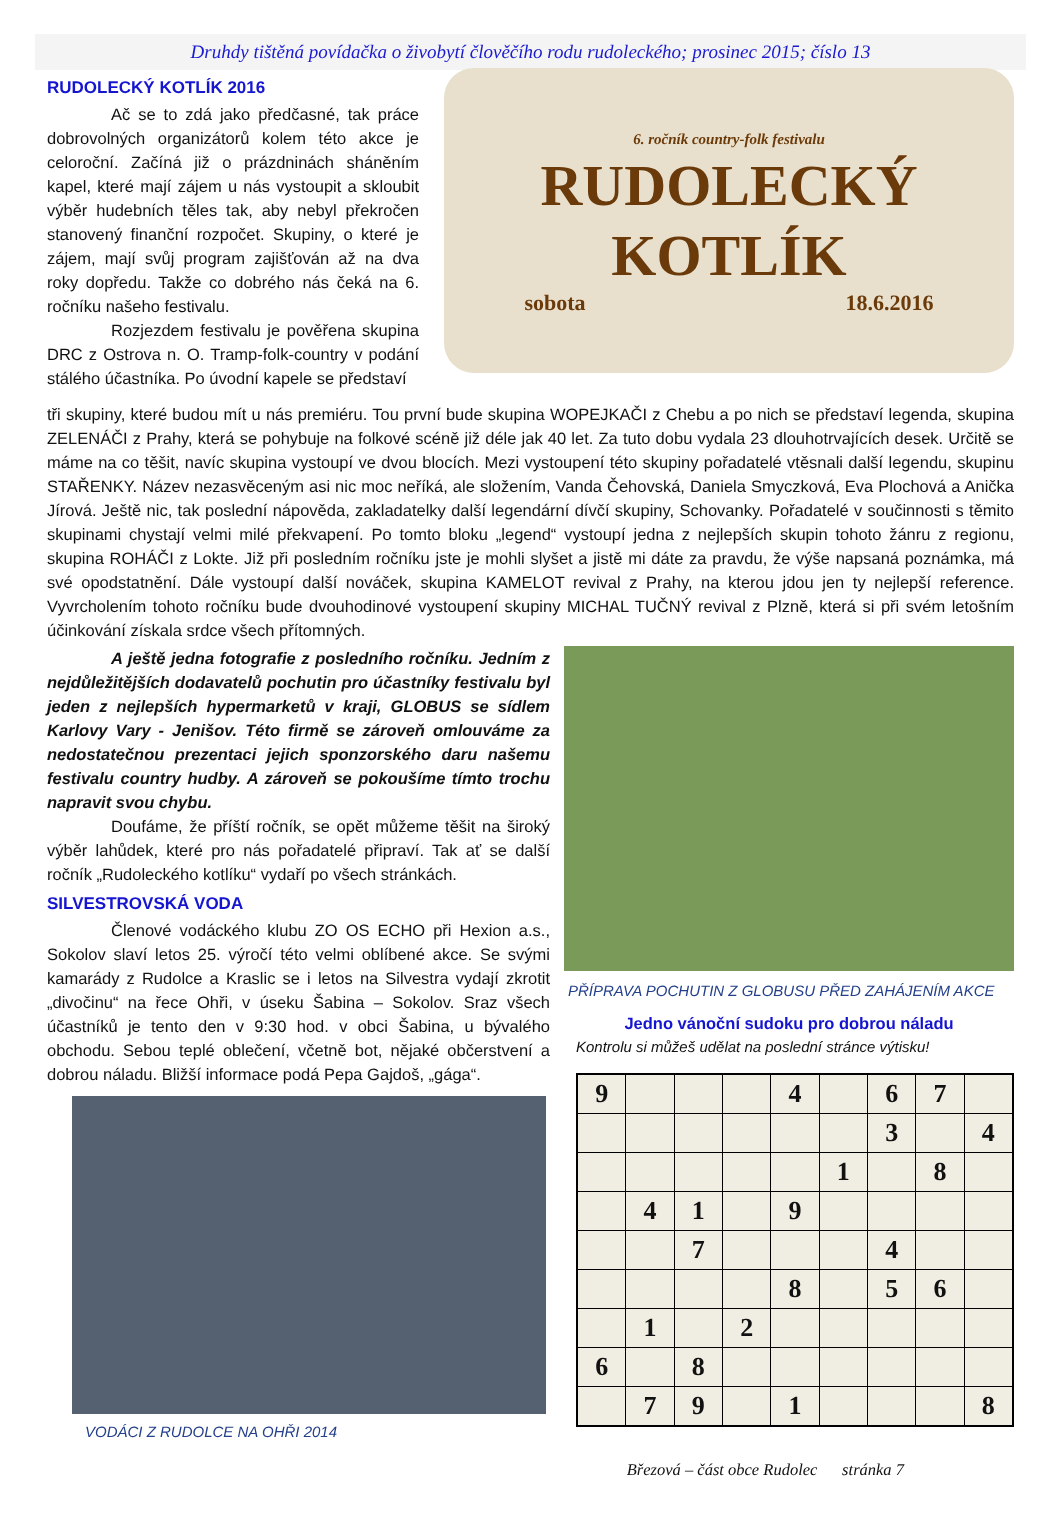Druhdy tištěná povídačka o živobytí člověčího rodu rudoleckého; prosinec 2015; číslo 13
RUDOLECKÝ KOTLÍK 2016
Ač se to zdá jako předčasné, tak práce dobrovolných organizátorů kolem této akce je celoroční. Začíná již o prázdninách sháněním kapel, které mají zájem u nás vystoupit a skloubit výběr hudebních těles tak, aby nebyl překročen stanovený finanční rozpočet. Skupiny, o které je zájem, mají svůj program zajišťován až na dva roky dopředu. Takže co dobrého nás čeká na 6. ročníku našeho festivalu.
Rozjezdem festivalu je pověřena skupina DRC z Ostrova n. O. Tramp-folk-country v podání stálého účastníka. Po úvodní kapele se představí
6. ročník country-folk festivalu
RUDOLECKÝ
KOTLÍK
sobota 18.6.2016
tři skupiny, které budou mít u nás premiéru. Tou první bude skupina WOPEJKAČI z Chebu a po nich se představí legenda, skupina ZELENÁČI z Prahy, která se pohybuje na folkové scéně již déle jak 40 let. Za tuto dobu vydala 23 dlouhotrvajících desek. Určitě se máme na co těšit, navíc skupina vystoupí ve dvou blocích. Mezi vystoupení této skupiny pořadatelé vtěsnali další legendu, skupinu STAŘENKY. Název nezasvěceným asi nic moc neříká, ale složením, Vanda Čehovská, Daniela Smyczková, Eva Plochová a Anička Jírová. Ještě nic, tak poslední nápověda, zakladatelky další legendární dívčí skupiny, Schovanky. Pořadatelé v součinnosti s těmito skupinami chystají velmi milé překvapení. Po tomto bloku „legend“ vystoupí jedna z nejlepších skupin tohoto žánru z regionu, skupina ROHÁČI z Lokte. Již při posledním ročníku jste je mohli slyšet a jistě mi dáte za pravdu, že výše napsaná poznámka, má své opodstatnění. Dále vystoupí další nováček, skupina KAMELOT revival z Prahy, na kterou jdou jen ty nejlepší reference. Vyvrcholením tohoto ročníku bude dvouhodinové vystoupení skupiny MICHAL TUČNÝ revival z Plzně, která si při svém letošním účinkování získala srdce všech přítomných.
A ještě jedna fotografie z posledního ročníku. Jedním z nejdůležitějších dodavatelů pochutin pro účastníky festivalu byl jeden z nejlepších hypermarketů v kraji, GLOBUS se sídlem Karlovy Vary - Jenišov. Této firmě se zároveň omlouváme za nedostatečnou prezentaci jejich sponzorského daru našemu festivalu country hudby. A zároveň se pokoušíme tímto trochu napravit svou chybu.
Doufáme, že příští ročník, se opět můžeme těšit na široký výběr lahůdek, které pro nás pořadatelé připraví. Tak ať se další ročník „Rudoleckého kotlíku“ vydaří po všech stránkách.
SILVESTROVSKÁ VODA
Členové vodáckého klubu ZO OS ECHO při Hexion a.s., Sokolov slaví letos 25. výročí této velmi oblíbené akce. Se svými kamarády z Rudolce a Kraslic se i letos na Silvestra vydají zkrotit „divočinu“ na řece Ohři, v úseku Šabina – Sokolov. Sraz všech účastníků je tento den v 9:30 hod. v obci Šabina, u bývalého obchodu. Sebou teplé oblečení, včetně bot, nějaké občerstvení a dobrou náladu. Bližší informace podá Pepa Gajdoš, „gága“.
VODÁCI Z RUDOLCE NA OHŘI 2014
PŘÍPRAVA POCHUTIN Z GLOBUSU PŘED ZAHÁJENÍM AKCE
Jedno vánoční sudoku pro dobrou náladu
Kontrolu si můžeš udělat na poslední stránce výtisku!
| 9 | | | | 4 | | 6 | 7 | |
| | | | | | | 3 | | 4 |
| | | | | | 1 | | 8 | |
| | 4 | 1 | | 9 | | | | |
| | | 7 | | | | 4 | | |
| | | | | 8 | | 5 | 6 | |
| | 1 | | 2 | | | | | |
| 6 | | 8 | | | | | | |
| | 7 | 9 | | 1 | | | | 8 |
Březová – část obce Rudolec stránka 7